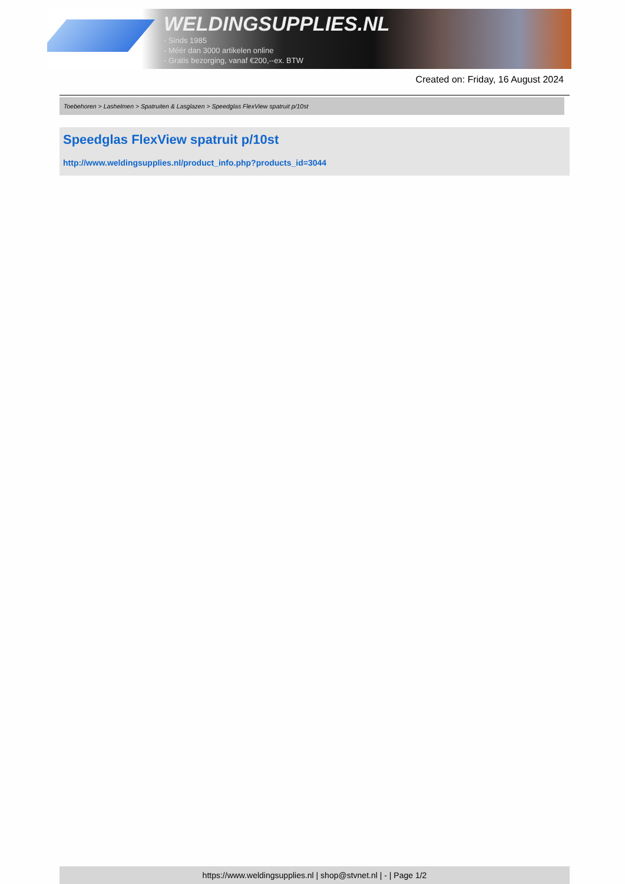WELDINGSUPPLIES.NL
- Sinds 1985
- Méér dan 3000 artikelen online
- Gratis bezorging, vanaf €200,--ex. BTW
Created on: Friday, 16 August 2024
Toebehoren > Lashelmen > Spatruiten & Lasglazen > Speedglas FlexView spatruit p/10st
Speedglas FlexView spatruit p/10st
http://www.weldingsupplies.nl/product_info.php?products_id=3044
https://www.weldingsupplies.nl | shop@stvnet.nl | - | Page 1/2